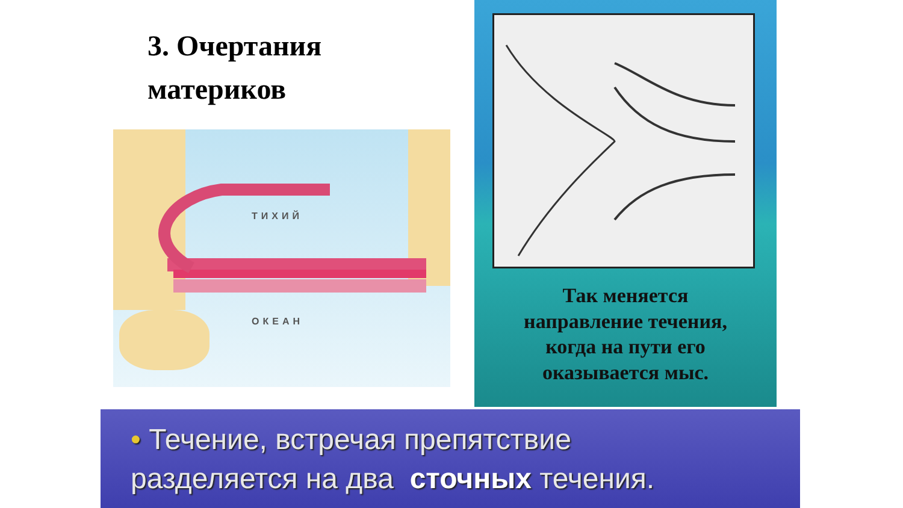3. Очертания
материков
ТИХИЙ
ОКЕАН
Так меняется
направление течения,
когда на пути его
оказывается мыс.
• Течение, встречая препятствие
разделяется на два сточных течения.